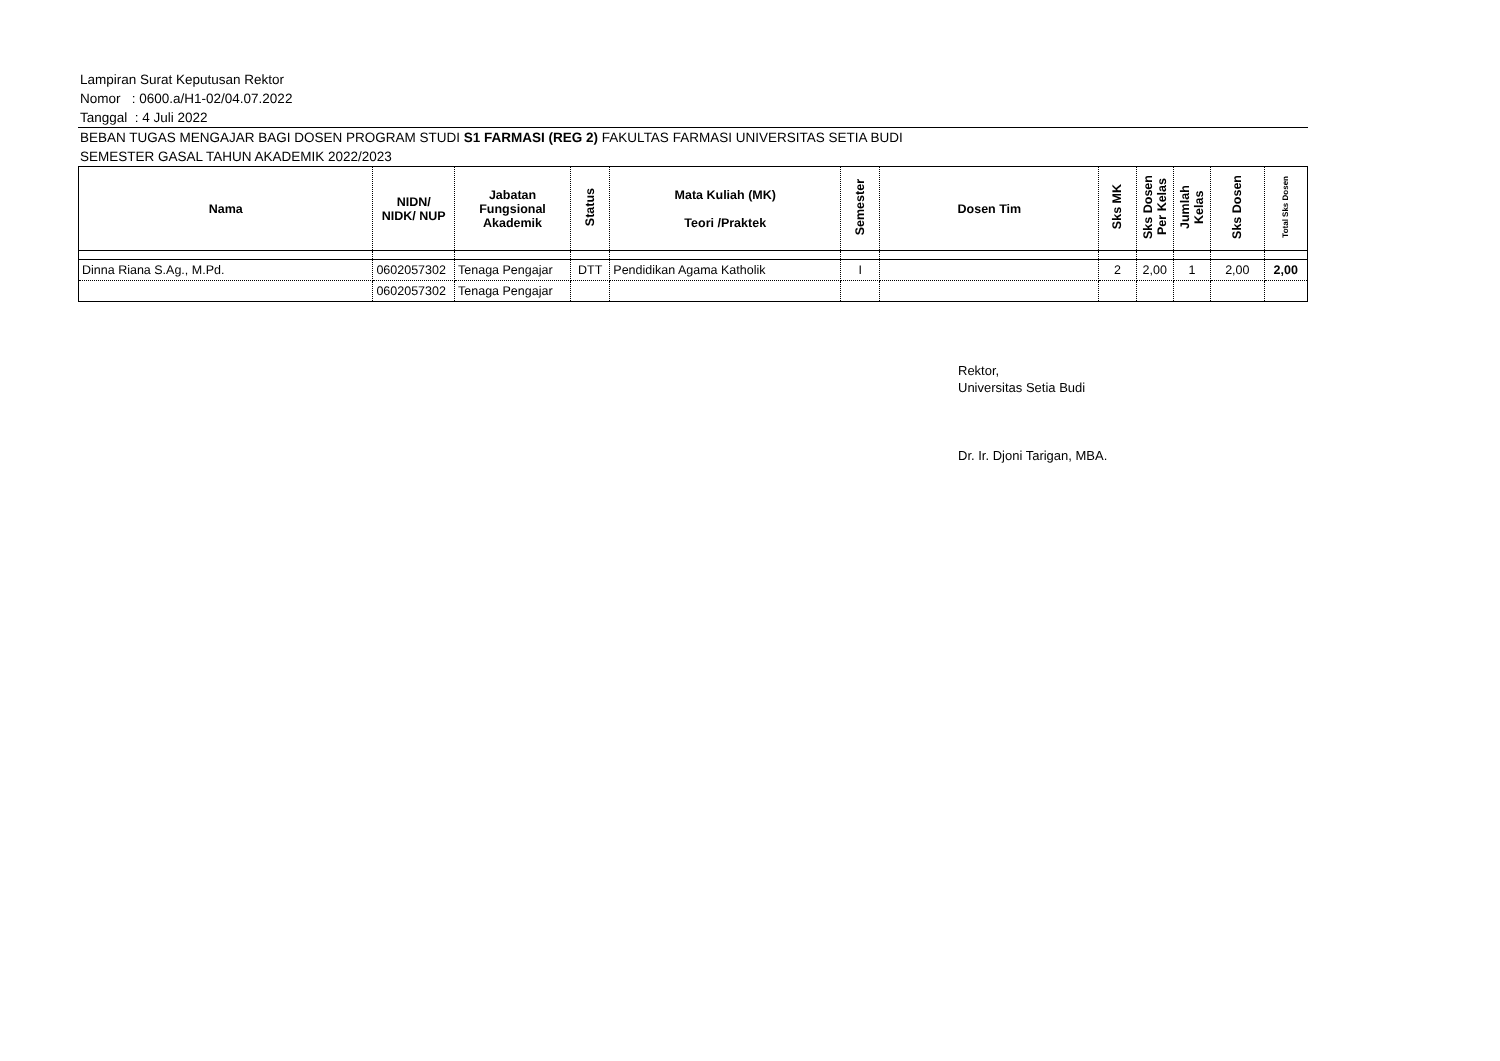Lampiran Surat Keputusan Rektor
Nomor : 0600.a/H1-02/04.07.2022
Tanggal : 4 Juli 2022
BEBAN TUGAS MENGAJAR BAGI DOSEN PROGRAM STUDI S1 FARMASI (REG 2) FAKULTAS FARMASI UNIVERSITAS SETIA BUDI
SEMESTER GASAL TAHUN AKADEMIK 2022/2023
| Nama | NIDN/ NIDK/ NUP | Jabatan Fungsional Akademik | Status | Mata Kuliah (MK) Teori /Praktek | Semester | Dosen Tim | Sks MK | Sks Dosen Per Kelas | Jumlah Kelas | Sks Dosen | Total Sks Dosen |
| --- | --- | --- | --- | --- | --- | --- | --- | --- | --- | --- | --- |
| Dinna Riana S.Ag., M.Pd. | 0602057302 | Tenaga Pengajar | DTT | Pendidikan Agama Katholik | I | | 2 | 2,00 | 1 | 2,00 | 2,00 |
| | 0602057302 | Tenaga Pengajar | | | | | | | | | |
Rektor,
Universitas Setia Budi
Dr. Ir. Djoni Tarigan, MBA.